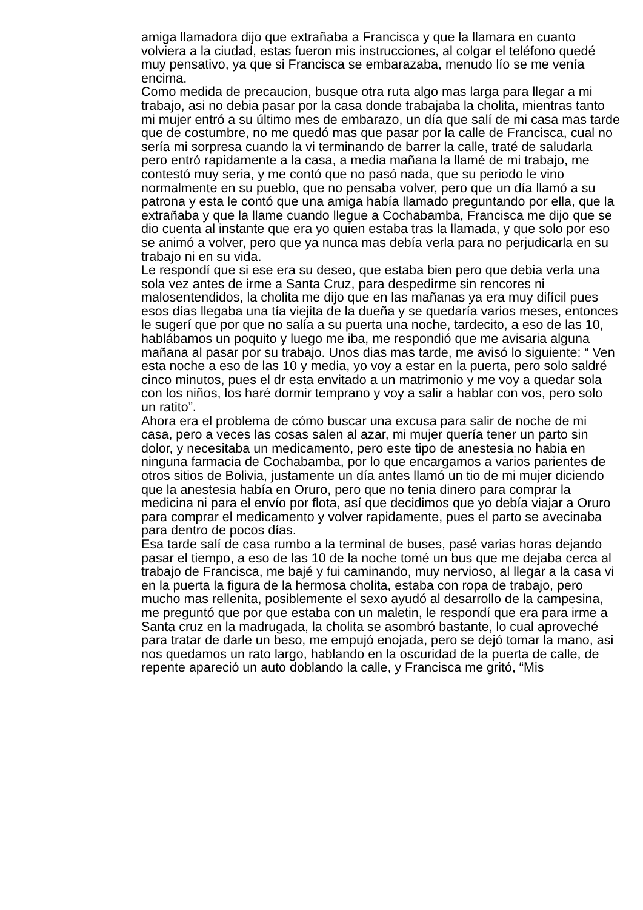amiga llamadora dijo que extrañaba a Francisca y que la llamara en cuanto volviera a la ciudad, estas fueron mis instrucciones, al colgar el teléfono quedé muy pensativo, ya que si Francisca se embarazaba, menudo lío se me venía encima.
Como medida de precaucion, busque otra ruta algo mas larga para llegar a mi trabajo, asi no debia pasar por la casa donde trabajaba la cholita, mientras tanto mi mujer entró a su último mes de embarazo, un día que salí de mi casa mas tarde que de costumbre, no me quedó mas que pasar por la calle de Francisca, cual no sería mi sorpresa cuando la vi terminando de barrer la calle, traté de saludarla pero entró rapidamente a la casa, a media mañana la llamé de mi trabajo, me contestó muy seria, y me contó que no pasó nada, que su periodo le vino normalmente en su pueblo, que no pensaba volver, pero que un día llamó a su patrona y esta le contó que una amiga había llamado preguntando por ella, que la extrañaba y que la llame cuando llegue a Cochabamba, Francisca me dijo que se dio cuenta al instante que era yo quien estaba tras la llamada, y que solo por eso se animó a volver, pero que ya nunca mas debía verla para no perjudicarla en su trabajo ni en su vida.
Le respondí que si ese era su deseo, que estaba bien pero que debia verla una sola vez antes de irme a Santa Cruz, para despedirme sin rencores ni malosentendidos, la cholita me dijo que en las mañanas ya era muy difícil pues esos días llegaba una tía viejita de la dueña y se quedaría varios meses, entonces le sugerí que por que no salía a su puerta una noche, tardecito, a eso de las 10, hablábamos un poquito y luego me iba, me respondió que me avisaria alguna mañana al pasar por su trabajo. Unos dias mas tarde, me avisó lo siguiente: “ Ven esta noche a eso de las 10 y media, yo voy a estar en la puerta, pero solo saldré cinco minutos, pues el dr esta envitado a un matrimonio y me voy a quedar sola con los niños, los haré dormir temprano y voy a salir a hablar con vos, pero solo un ratito”.
Ahora era el problema de cómo buscar una excusa para salir de noche de mi casa, pero a veces las cosas salen al azar, mi mujer quería tener un parto sin dolor, y necesitaba un medicamento, pero este tipo de anestesia no habia en ninguna farmacia de Cochabamba, por lo que encargamos a varios parientes de otros sitios de Bolivia, justamente un día antes llamó un tio de mi mujer diciendo que la anestesia había en Oruro, pero que no tenia dinero para comprar la medicina ni para el envío por flota, así que decidimos que yo debía viajar a Oruro para comprar el medicamento y volver rapidamente, pues el parto se avecinaba para dentro de pocos días.
Esa tarde salí de casa rumbo a la terminal de buses, pasé varias horas dejando pasar el tiempo, a eso de las 10 de la noche tomé un bus que me dejaba cerca al trabajo de Francisca, me bajé y fui caminando, muy nervioso, al llegar a la casa vi en la puerta la figura de la hermosa cholita, estaba con ropa de trabajo, pero mucho mas rellenita, posiblemente el sexo ayudó al desarrollo de la campesina, me preguntó que por que estaba con un maletin, le respondí que era para irme a Santa cruz en la madrugada, la cholita se asombró bastante, lo cual aproveché para tratar de darle un beso, me empujó enojada, pero se dejó tomar la mano, asi nos quedamos un rato largo, hablando en la oscuridad de la puerta de calle, de repente apareció un auto doblando la calle, y Francisca me gritó, “Mis